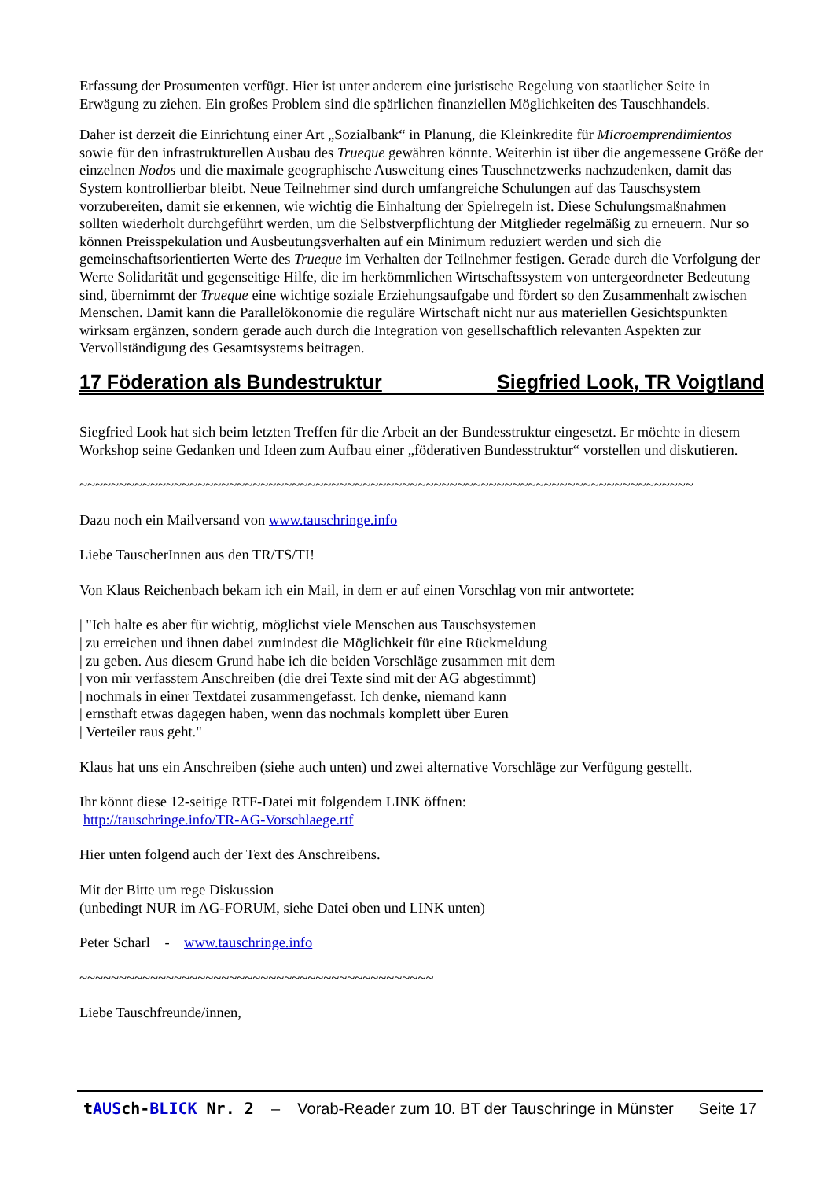Erfassung der Prosumenten verfügt. Hier ist unter anderem eine juristische Regelung von staatlicher Seite in Erwägung zu ziehen. Ein großes Problem sind die spärlichen finanziellen Möglichkeiten des Tauschhandels.
Daher ist derzeit die Einrichtung einer Art „Sozialbank“ in Planung, die Kleinkredite für Microemprendimientos sowie für den infrastrukturellen Ausbau des Trueque gewähren könnte. Weiterhin ist über die angemessene Größe der einzelnen Nodos und die maximale geographische Ausweitung eines Tauschnetzwerks nachzudenken, damit das System kontrollierbar bleibt. Neue Teilnehmer sind durch umfangreiche Schulungen auf das Tauschsystem vorzubereiten, damit sie erkennen, wie wichtig die Einhaltung der Spielregeln ist. Diese Schulungsmaßnahmen sollten wiederholt durchgeführt werden, um die Selbstverpflichtung der Mitglieder regelmäßig zu erneuern. Nur so können Preisspekulation und Ausbeutungsverhalten auf ein Minimum reduziert werden und sich die gemeinschaftsorientierten Werte des Trueque im Verhalten der Teilnehmer festigen. Gerade durch die Verfolgung der Werte Solidarität und gegenseitige Hilfe, die im herkömmlichen Wirtschaftssystem von untergeordneter Bedeutung sind, übernimmt der Trueque eine wichtige soziale Erziehungsaufgabe und fördert so den Zusammenhalt zwischen Menschen. Damit kann die Parallelökonomie die reguläre Wirtschaft nicht nur aus materiellen Gesichtspunkten wirksam ergänzen, sondern gerade auch durch die Integration von gesellschaftlich relevanten Aspekten zur Vervollständigung des Gesamtsystems beitragen.
17 Föderation als Bundestruktur Siegfried Look, TR Voigtland
Siegfried Look hat sich beim letzten Treffen für die Arbeit an der Bundesstruktur eingesetzt. Er möchte in diesem Workshop seine Gedanken und Ideen zum Aufbau einer „föderativen Bundesstruktur“ vorstellen und diskutieren.
~~~~~~~~~~~~~~~~~~~~~~~~~~~~~~~~~~~~~~~~~~~~~~~~~~~~~~~~~~~~~~~~~~~~~~~~~~~~~~
Dazu noch ein Mailversand von www.tauschringe.info
Liebe TauscherInnen aus den TR/TS/TI!
Von Klaus Reichenbach bekam ich ein Mail, in dem er auf einen Vorschlag von mir antwortete:
| "Ich halte es aber für wichtig, möglichst viele Menschen aus Tauschsystemen
| zu erreichen und ihnen dabei zumindest die Möglichkeit für eine Rückmeldung
| zu geben. Aus diesem Grund habe ich die beiden Vorschläge zusammen mit dem
| von mir verfasstem Anschreiben (die drei Texte sind mit der AG abgestimmt)
| nochmals in einer Textdatei zusammengefasst. Ich denke, niemand kann
| ernsthaft etwas dagegen haben, wenn das nochmals komplett über Euren
| Verteiler raus geht."
Klaus hat uns ein Anschreiben (siehe auch unten) und zwei alternative Vorschläge zur Verfügung gestellt.
Ihr könnt diese 12-seitige RTF-Datei mit folgendem LINK öffnen:
http://tauschringe.info/TR-AG-Vorschlaege.rtf
Hier unten folgend auch der Text des Anschreibens.
Mit der Bitte um rege Diskussion
(unbedingt NUR im AG-FORUM, siehe Datei oben und LINK unten)
Peter Scharl - www.tauschringe.info
~~~~~~~~~~~~~~~~~~~~~~~~~~~~~~~~~~~~~~~~~~~~~
Liebe Tauschfreunde/innen,
tAUSch-BLICK Nr. 2 – Vorab-Reader zum 10. BT der Tauschringe in Münster Seite 17